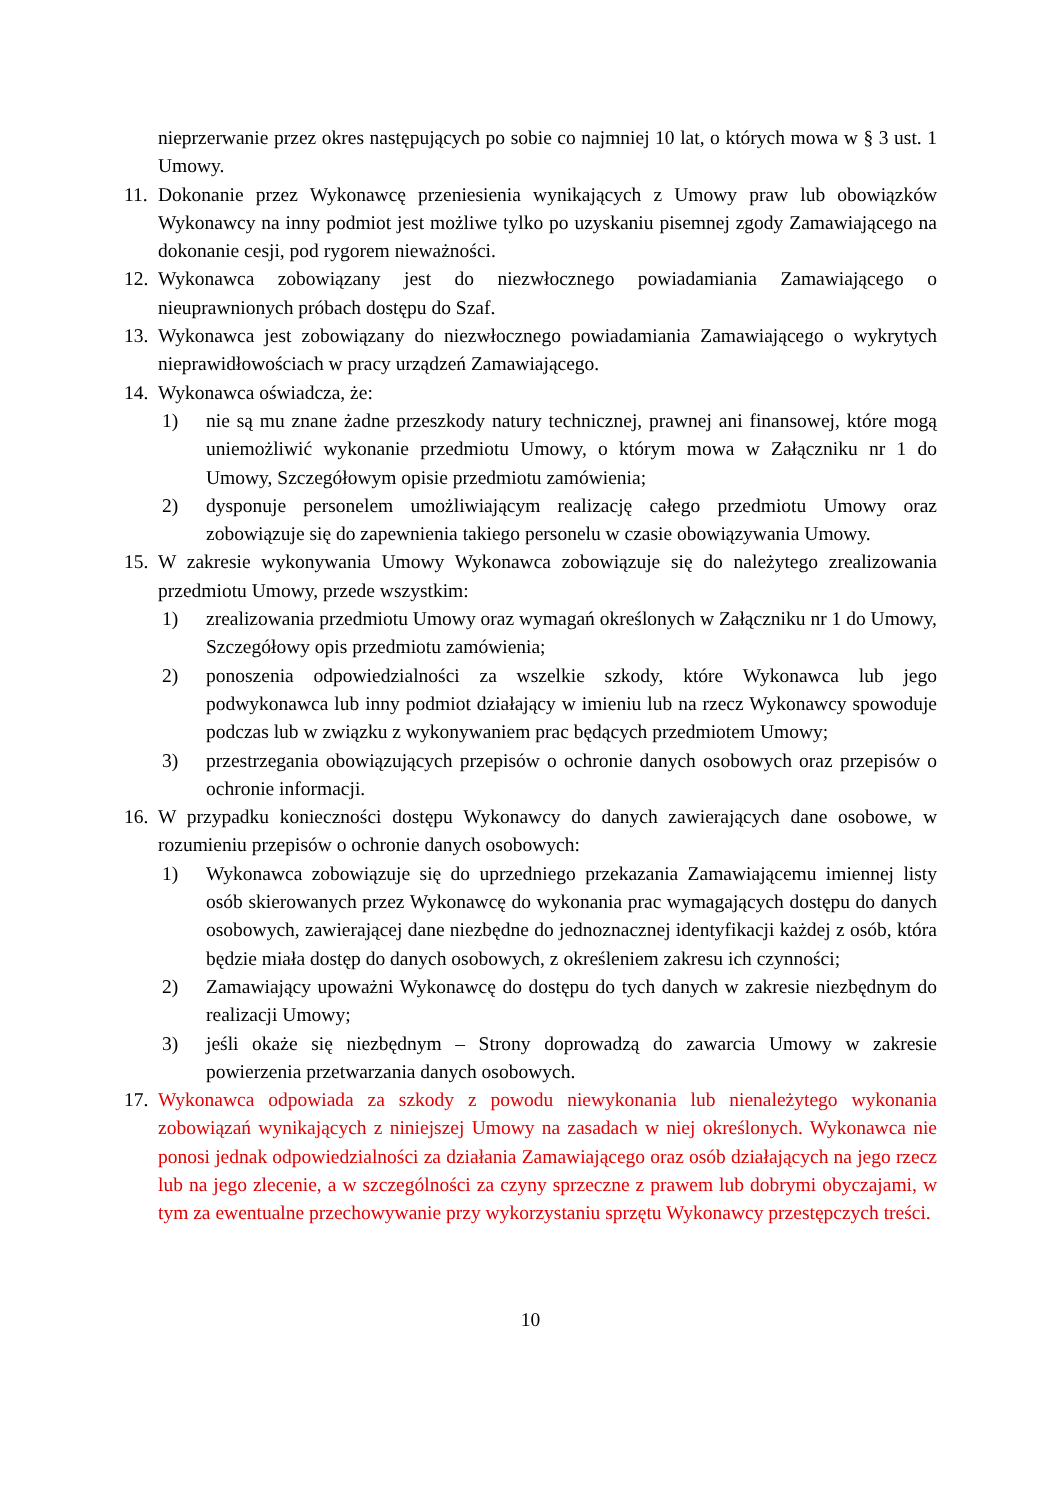nieprzerwanie przez okres następujących po sobie co najmniej 10 lat, o których mowa w § 3 ust. 1 Umowy.
11.
Dokonanie przez Wykonawcę przeniesienia wynikających z Umowy praw lub obowiązków Wykonawcy na inny podmiot jest możliwe tylko po uzyskaniu pisemnej zgody Zamawiającego na dokonanie cesji, pod rygorem nieważności.
12.
Wykonawca zobowiązany jest do niezwłocznego powiadamiania Zamawiającego o nieuprawnionych próbach dostępu do Szaf.
13.
Wykonawca jest zobowiązany do niezwłocznego powiadamiania Zamawiającego o wykrytych nieprawidłowościach w pracy urządzeń Zamawiającego.
14.
Wykonawca oświadcza, że:
1) nie są mu znane żadne przeszkody natury technicznej, prawnej ani finansowej, które mogą uniemożliwić wykonanie przedmiotu Umowy, o którym mowa w Załączniku nr 1 do Umowy, Szczegółowym opisie przedmiotu zamówienia;
2) dysponuje personelem umożliwiającym realizację całego przedmiotu Umowy oraz zobowiązuje się do zapewnienia takiego personelu w czasie obowiązywania Umowy.
15.
W zakresie wykonywania Umowy Wykonawca zobowiązuje się do należytego zrealizowania przedmiotu Umowy, przede wszystkim:
1) zrealizowania przedmiotu Umowy oraz wymagań określonych w Załączniku nr 1 do Umowy, Szczegółowy opis przedmiotu zamówienia;
2) ponoszenia odpowiedzialności za wszelkie szkody, które Wykonawca lub jego podwykonawca lub inny podmiot działający w imieniu lub na rzecz Wykonawcy spowoduje podczas lub w związku z wykonywaniem prac będących przedmiotem Umowy;
3) przestrzegania obowiązujących przepisów o ochronie danych osobowych oraz przepisów o ochronie informacji.
16.
W przypadku konieczności dostępu Wykonawcy do danych zawierających dane osobowe, w rozumieniu przepisów o ochronie danych osobowych:
1) Wykonawca zobowiązuje się do uprzedniego przekazania Zamawiającemu imiennej listy osób skierowanych przez Wykonawcę do wykonania prac wymagających dostępu do danych osobowych, zawierającej dane niezbędne do jednoznacznej identyfikacji każdej z osób, która będzie miała dostęp do danych osobowych, z określeniem zakresu ich czynności;
2) Zamawiający upoważni Wykonawcę do dostępu do tych danych w zakresie niezbędnym do realizacji Umowy;
3) jeśli okaże się niezbędnym – Strony doprowadzą do zawarcia Umowy w zakresie powierzenia przetwarzania danych osobowych.
17.
Wykonawca odpowiada za szkody z powodu niewykonania lub nienależytego wykonania zobowiązań wynikających z niniejszej Umowy na zasadach w niej określonych. Wykonawca nie ponosi jednak odpowiedzialności za działania Zamawiającego oraz osób działających na jego rzecz lub na jego zlecenie, a w szczególności za czyny sprzeczne z prawem lub dobrymi obyczajami, w tym za ewentualne przechowywanie przy wykorzystaniu sprzętu Wykonawcy przestępczych treści.
10